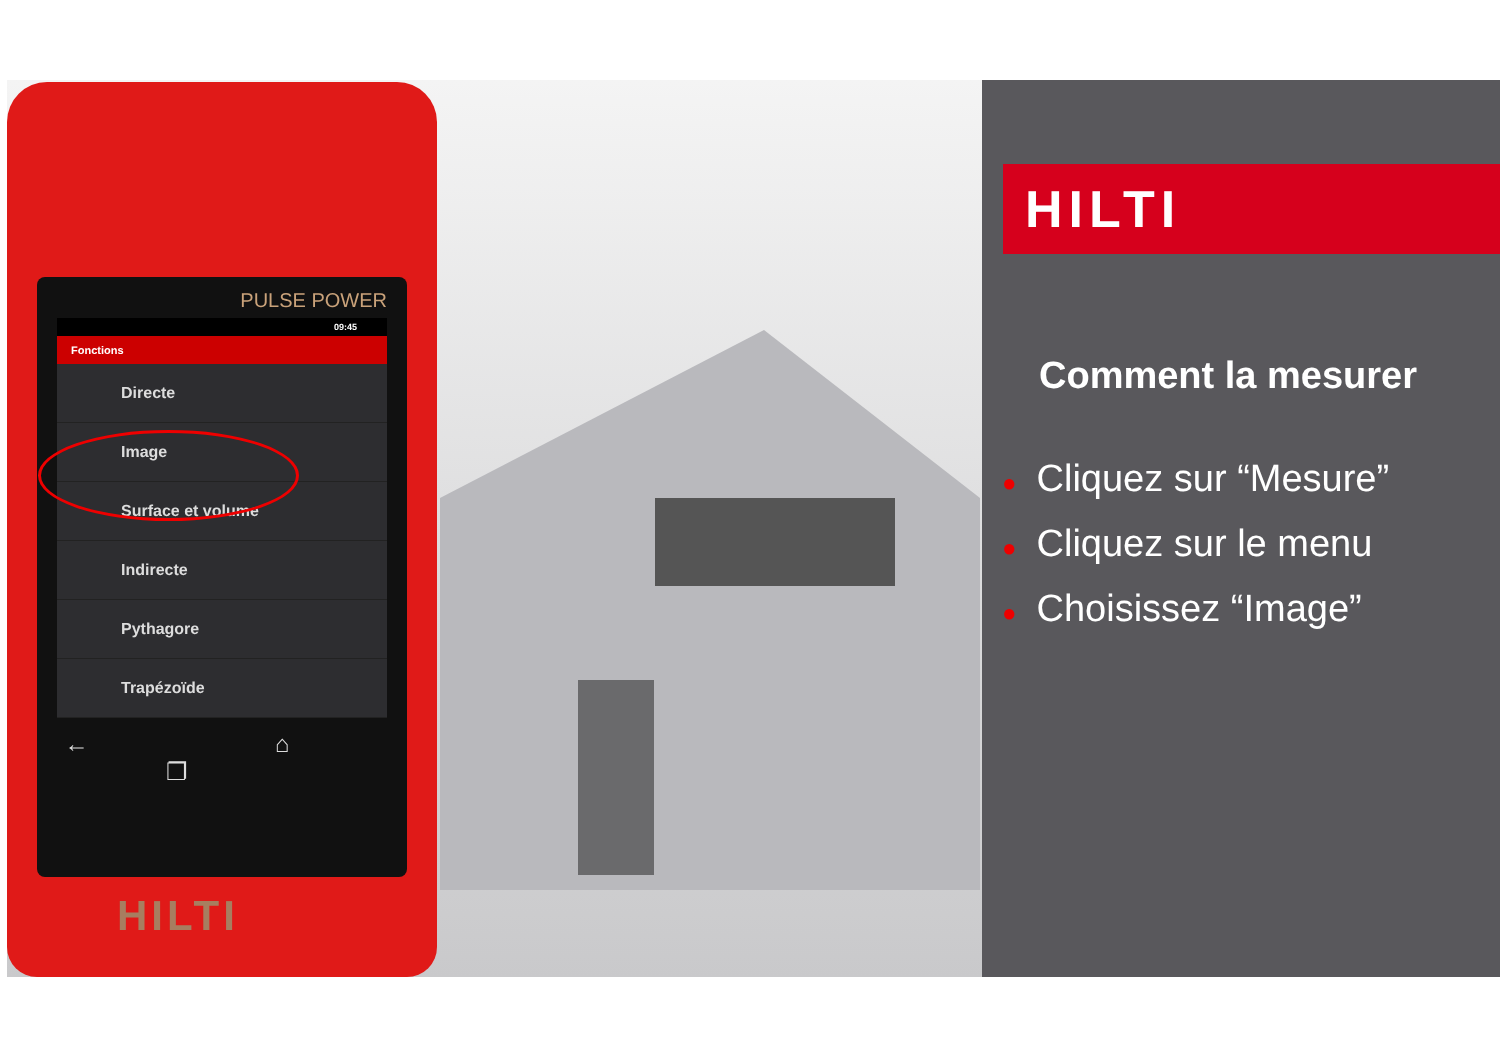PULSE POWER
09:45
Fonctions
Directe
Image
Surface et volume
Indirecte
Pythagore
Trapézoïde
← ⌂ ❐
HILTI
HILTI
Comment la mesurer
● Cliquez sur “Mesure”
● Cliquez sur le menu
● Choisissez “Image”